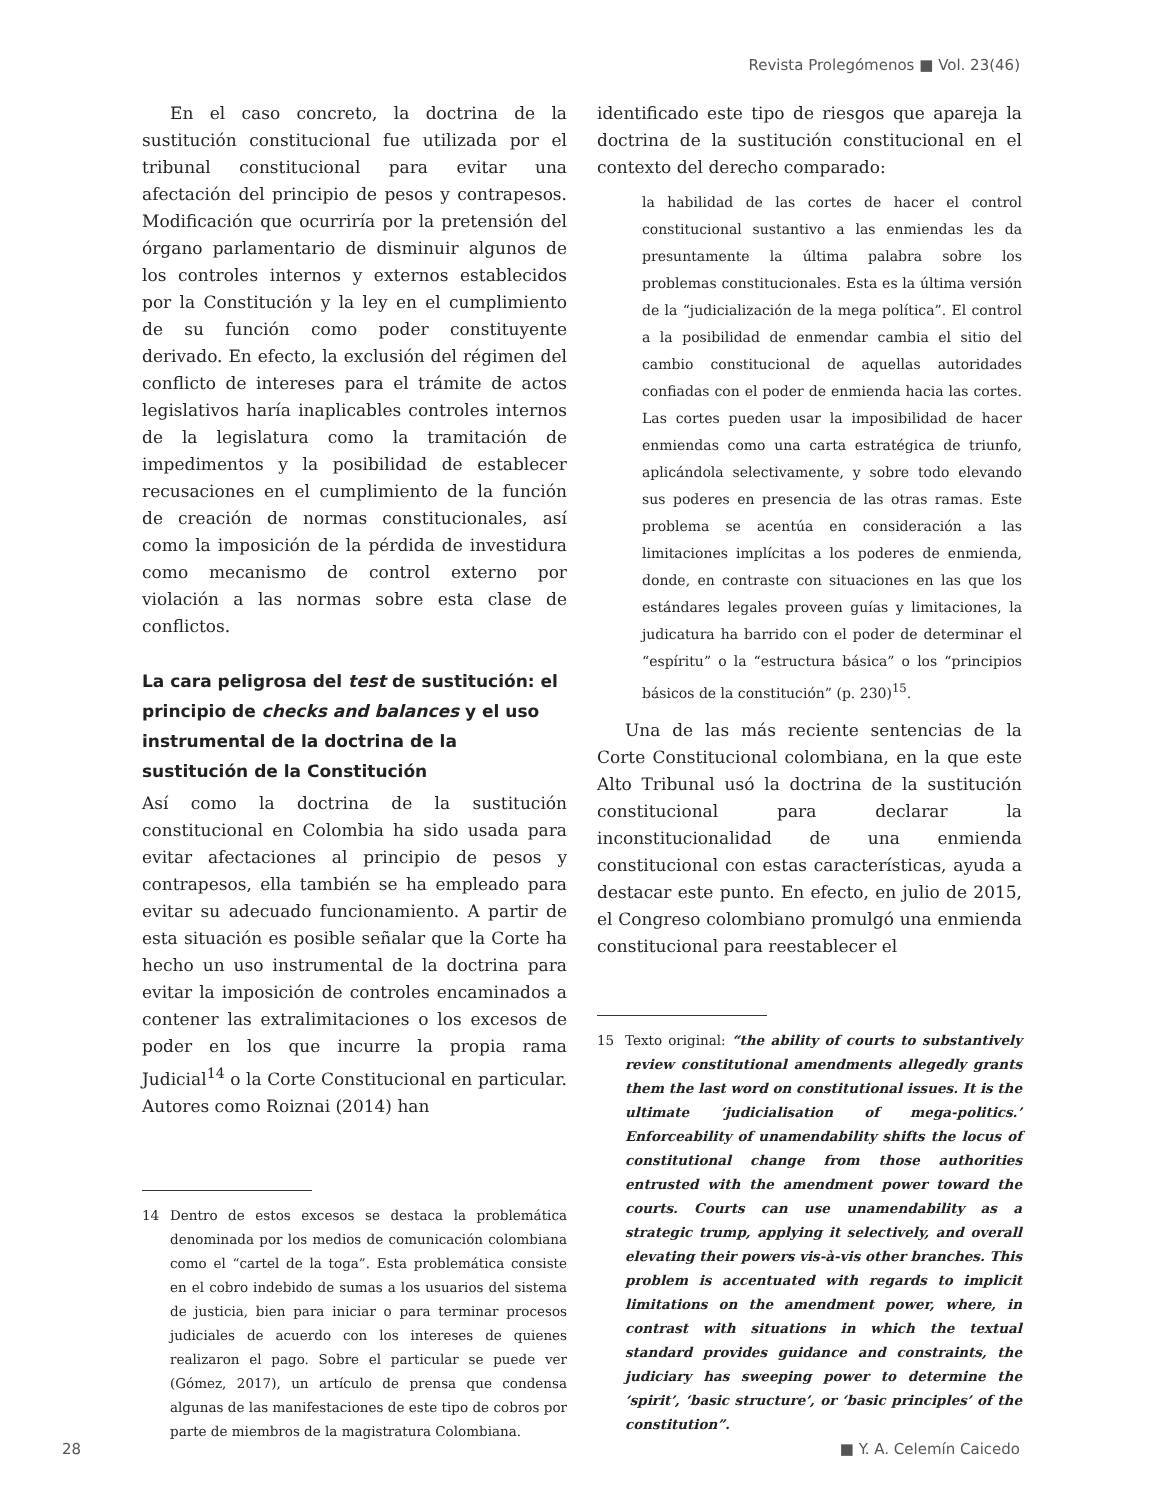Revista Prolegómenos ■ Vol. 23(46)
En el caso concreto, la doctrina de la sustitución constitucional fue utilizada por el tribunal constitucional para evitar una afectación del principio de pesos y contrapesos. Modificación que ocurriría por la pretensión del órgano parlamentario de disminuir algunos de los controles internos y externos establecidos por la Constitución y la ley en el cumplimiento de su función como poder constituyente derivado. En efecto, la exclusión del régimen del conflicto de intereses para el trámite de actos legislativos haría inaplicables controles internos de la legislatura como la tramitación de impedimentos y la posibilidad de establecer recusaciones en el cumplimiento de la función de creación de normas constitucionales, así como la imposición de la pérdida de investidura como mecanismo de control externo por violación a las normas sobre esta clase de conflictos.
La cara peligrosa del test de sustitución: el principio de checks and balances y el uso instrumental de la doctrina de la sustitución de la Constitución
Así como la doctrina de la sustitución constitucional en Colombia ha sido usada para evitar afectaciones al principio de pesos y contrapesos, ella también se ha empleado para evitar su adecuado funcionamiento. A partir de esta situación es posible señalar que la Corte ha hecho un uso instrumental de la doctrina para evitar la imposición de controles encaminados a contener las extralimitaciones o los excesos de poder en los que incurre la propia rama Judicial<sup>14</sup> o la Corte Constitucional en particular. Autores como Roiznai (2014) han
14 Dentro de estos excesos se destaca la problemática denominada por los medios de comunicación colombiana como el “cartel de la toga”. Esta problemática consiste en el cobro indebido de sumas a los usuarios del sistema de justicia, bien para iniciar o para terminar procesos judiciales de acuerdo con los intereses de quienes realizaron el pago. Sobre el particular se puede ver (Gómez, 2017), un artículo de prensa que condensa algunas de las manifestaciones de este tipo de cobros por parte de miembros de la magistratura Colombiana.
identificado este tipo de riesgos que apareja la doctrina de la sustitución constitucional en el contexto del derecho comparado:
la habilidad de las cortes de hacer el control constitucional sustantivo a las enmiendas les da presuntamente la última palabra sobre los problemas constitucionales. Esta es la última versión de la “judicialización de la mega política”. El control a la posibilidad de enmendar cambia el sitio del cambio constitucional de aquellas autoridades confiadas con el poder de enmienda hacia las cortes. Las cortes pueden usar la imposibilidad de hacer enmiendas como una carta estratégica de triunfo, aplicándola selectivamente, y sobre todo elevando sus poderes en presencia de las otras ramas. Este problema se acentúa en consideración a las limitaciones implícitas a los poderes de enmienda, donde, en contraste con situaciones en las que los estándares legales proveen guías y limitaciones, la judicatura ha barrido con el poder de determinar el “espíritu” o la “estructura básica” o los “principios básicos de la constitución” (p. 230)<sup>15</sup>.
Una de las más reciente sentencias de la Corte Constitucional colombiana, en la que este Alto Tribunal usó la doctrina de la sustitución constitucional para declarar la inconstitucionalidad de una enmienda constitucional con estas características, ayuda a destacar este punto. En efecto, en julio de 2015, el Congreso colombiano promulgó una enmienda constitucional para reestablecer el
15 Texto original: “the ability of courts to substantively review constitutional amendments allegedly grants them the last word on constitutional issues. It is the ultimate ‘judicialisation of mega-politics.’ Enforceability of unamendability shifts the locus of constitutional change from those authorities entrusted with the amendment power toward the courts. Courts can use unamendability as a strategic trump, applying it selectively, and overall elevating their powers vis-à-vis other branches. This problem is accentuated with regards to implicit limitations on the amendment power, where, in contrast with situations in which the textual standard provides guidance and constraints, the judiciary has sweeping power to determine the ‘spirit’, ‘basic structure’, or ‘basic principles’ of the constitution”.
28 ■ Y. A. Celemín Caicedo